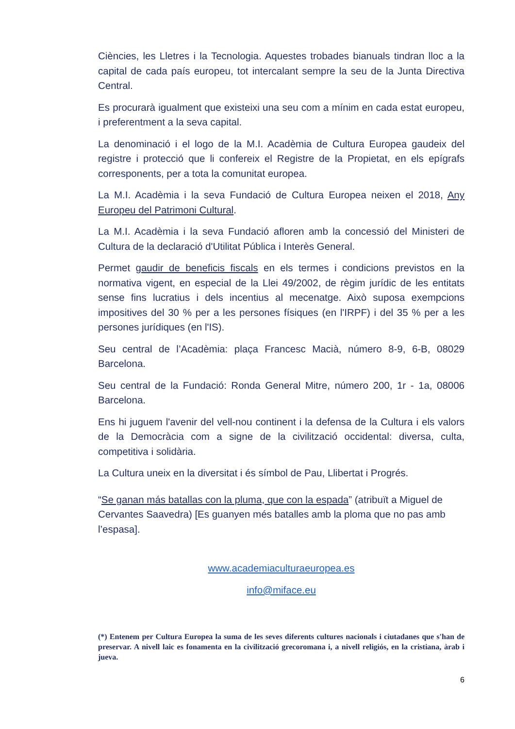Ciències, les Lletres i la Tecnologia. Aquestes trobades bianuals tindran lloc a la capital de cada país europeu, tot intercalant sempre la seu de la Junta Directiva Central.
Es procurarà igualment que existeixi una seu com a mínim en cada estat europeu, i preferentment a la seva capital.
La denominació i el logo de la M.I. Acadèmia de Cultura Europea gaudeix del registre i protecció que li confereix el Registre de la Propietat, en els epígrafs corresponents, per a tota la comunitat europea.
La M.I. Acadèmia i la seva Fundació de Cultura Europea neixen el 2018, Any Europeu del Patrimoni Cultural.
La M.I. Acadèmia i la seva Fundació afloren amb la concessió del Ministeri de Cultura de la declaració d'Utilitat Pública i Interès General.
Permet gaudir de beneficis fiscals en els termes i condicions previstos en la normativa vigent, en especial de la Llei 49/2002, de règim jurídic de les entitats sense fins lucratius i dels incentius al mecenatge. Això suposa exempcions impositives del 30 % per a les persones físiques (en l'IRPF) i del 35 % per a les persones jurídiques (en l'IS).
Seu central de l’Acadèmia: plaça Francesc Macià, número 8-9, 6-B, 08029 Barcelona.
Seu central de la Fundació: Ronda General Mitre, número 200, 1r - 1a, 08006 Barcelona.
Ens hi juguem l'avenir del vell-nou continent i la defensa de la Cultura i els valors de la Democràcia com a signe de la civilització occidental: diversa, culta, competitiva i solidària.
La Cultura uneix en la diversitat i és símbol de Pau, Llibertat i Progrés.
“Se ganan más batallas con la pluma, que con la espada” (atribuït a Miguel de Cervantes Saavedra) [Es guanyen més batalles amb la ploma que no pas amb l’espasa].
www.academiaculturaeuropea.es
info@miface.eu
(*) Entenem per Cultura Europea la suma de les seves diferents cultures nacionals i ciutadanes que s'han de preservar. A nivell laic es fonamenta en la civilització grecoromana i, a nivell religiós, en la cristiana, àrab i jueva.
6